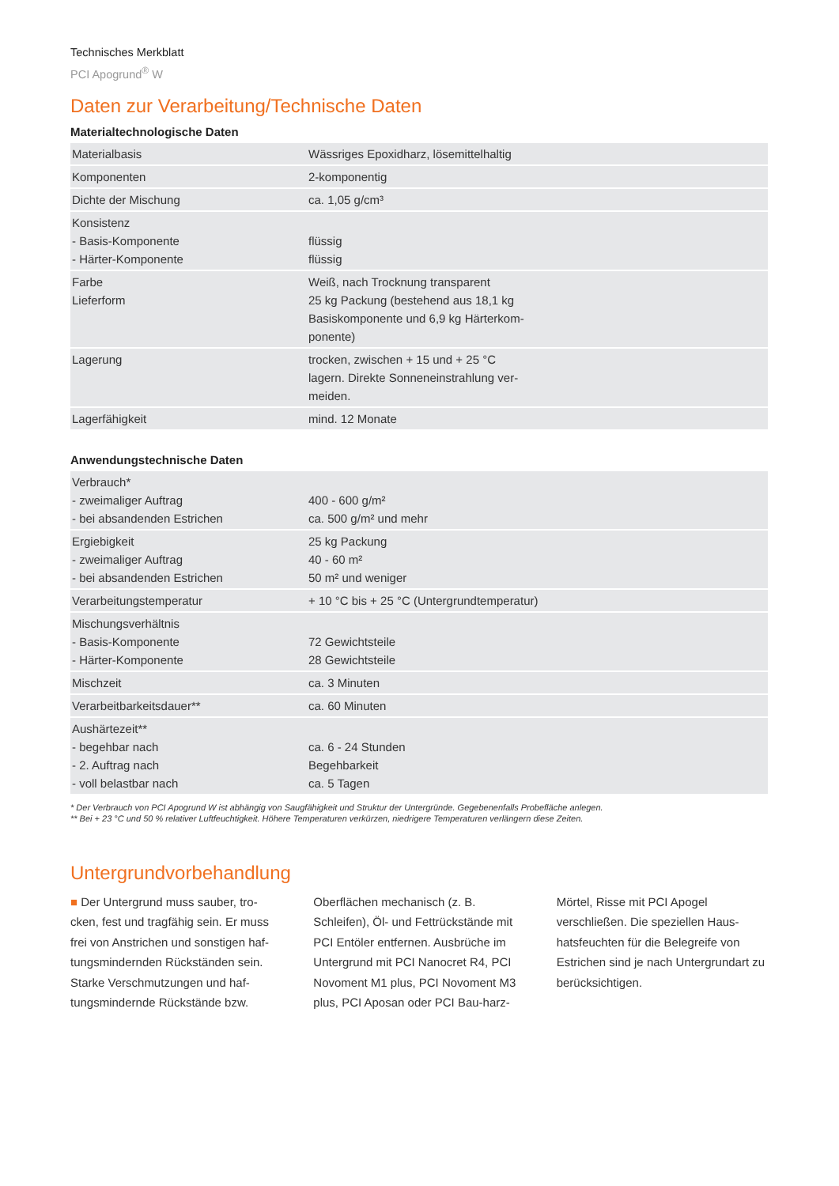Technisches Merkblatt
PCI Apogrund<sup>®</sup> W
Daten zur Verarbeitung/Technische Daten
Materialtechnologische Daten
| Materialbasis | Wässriges Epoxidharz, lösemittelhaltig |
| Komponenten | 2-komponentig |
| Dichte der Mischung | ca. 1,05 g/cm³ |
| Konsistenz - Basis-Komponente - Härter-Komponente | flüssig flüssig |
| Farbe Lieferform | Weiß, nach Trocknung transparent 25 kg Packung (bestehend aus 18,1 kg Basiskomponente und 6,9 kg Härterkom- ponente) |
| Lagerung | trocken, zwischen + 15 und + 25 °C lagern. Direkte Sonneneinstrahlung ver- meiden. |
| Lagerfähigkeit | mind. 12 Monate |
Anwendungstechnische Daten
| Verbrauch* - zweimaliger Auftrag - bei absandenden Estrichen | 400 - 600 g/m² ca. 500 g/m² und mehr |
| Ergiebigkeit - zweimaliger Auftrag - bei absandenden Estrichen | 25 kg Packung 40 - 60 m² 50 m² und weniger |
| Verarbeitungstemperatur | + 10 °C bis + 25 °C (Untergrundtemperatur) |
| Mischungsverhältnis - Basis-Komponente - Härter-Komponente | 72 Gewichtsteile 28 Gewichtsteile |
| Mischzeit | ca. 3 Minuten |
| Verarbeitbarkeitsdauer** | ca. 60 Minuten |
| Aushärtezeit** - begehbar nach - 2. Auftrag nach - voll belastbar nach | ca. 6 - 24 Stunden Begehbarkeit ca. 5 Tagen |
* Der Verbrauch von PCI Apogrund W ist abhängig von Saugfähigkeit und Struktur der Untergründe. Gegebenenfalls Probefläche anlegen.
** Bei + 23 °C und 50 % relativer Luftfeuchtigkeit. Höhere Temperaturen verkürzen, niedrigere Temperaturen verlängern diese Zeiten.
Untergrundvorbehandlung
■ Der Untergrund muss sauber, tro-cken, fest und tragfähig sein. Er muss frei von Anstrichen und sonstigen haf-tungsmindernden Rückständen sein. Starke Verschmutzungen und haf-tungsmindernde Rückstände bzw. Oberflächen mechanisch (z. B. Schleifen), Öl- und Fettrückstände mit PCI Entöler entfernen. Ausbrüche im Untergrund mit PCI Nanocret R4, PCI Novoment M1 plus, PCI Novoment M3 plus, PCI Aposan oder PCI Bau-harz-Mörtel, Risse mit PCI Apogel verschließen. Die speziellen Haus-hatsfeuchten für die Belegreife von Estrichen sind je nach Untergrundart zu berücksichtigen.